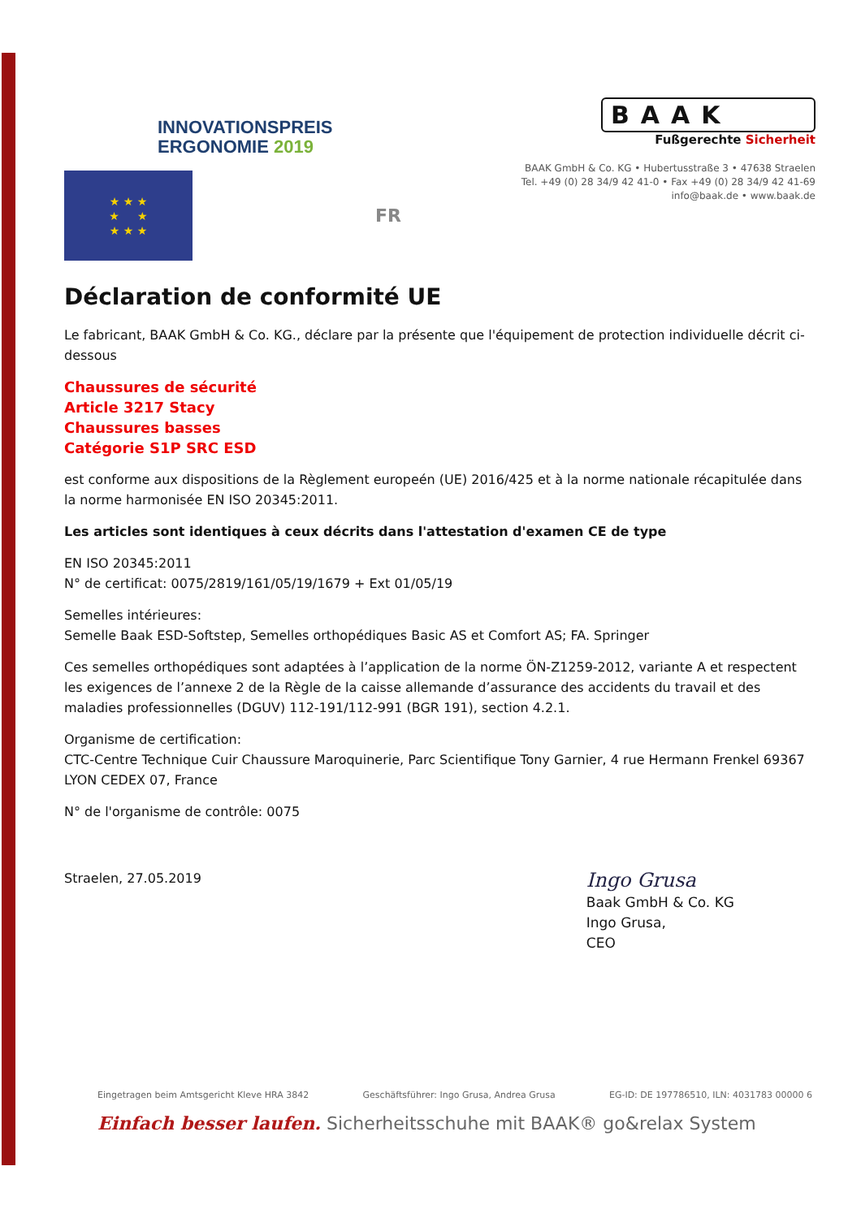INNOVATIONSPREIS
ERGONOMIE 2019
BAAK
Fußgerechte Sicherheit
BAAK GmbH & Co. KG • Hubertusstraße 3 • 47638 Straelen
Tel. +49 (0) 28 34/9 42 41-0 • Fax +49 (0) 28 34/9 42 41-69
info@baak.de • www.baak.de
★ ★ ★
★ ★
★ ★ ★
FR
Déclaration de conformité UE
Le fabricant, BAAK GmbH & Co. KG., déclare par la présente que l'équipement de protection individuelle décrit ci-dessous
Chaussures de sécurité
Article 3217 Stacy
Chaussures basses
Catégorie S1P SRC ESD
est conforme aux dispositions de la Règlement europeén (UE) 2016/425 et à la norme nationale récapitulée dans la norme harmonisée EN ISO 20345:2011.
Les articles sont identiques à ceux décrits dans l'attestation d'examen CE de type
EN ISO 20345:2011
N° de certificat: 0075/2819/161/05/19/1679 + Ext 01/05/19
Semelles intérieures:
Semelle Baak ESD-Softstep, Semelles orthopédiques Basic AS et Comfort AS; FA. Springer
Ces semelles orthopédiques sont adaptées à l’application de la norme ÖN-Z1259-2012, variante A et respectent les exigences de l’annexe 2 de la Règle de la caisse allemande d’assurance des accidents du travail et des maladies professionnelles (DGUV) 112-191/112-991 (BGR 191), section 4.2.1.
Organisme de certification:
CTC-Centre Technique Cuir Chaussure Maroquinerie, Parc Scientifique Tony Garnier, 4 rue Hermann Frenkel 69367 LYON CEDEX 07, France
N° de l'organisme de contrôle: 0075
Straelen, 27.05.2019
Ingo Grusa
Baak GmbH & Co. KG
Ingo Grusa,
CEO
Eingetragen beim Amtsgericht Kleve HRA 3842 Geschäftsführer: Ingo Grusa, Andrea Grusa EG-ID: DE 197786510, ILN: 4031783 00000 6
Einfach besser laufen. Sicherheitsschuhe mit BAAK® go&relax System